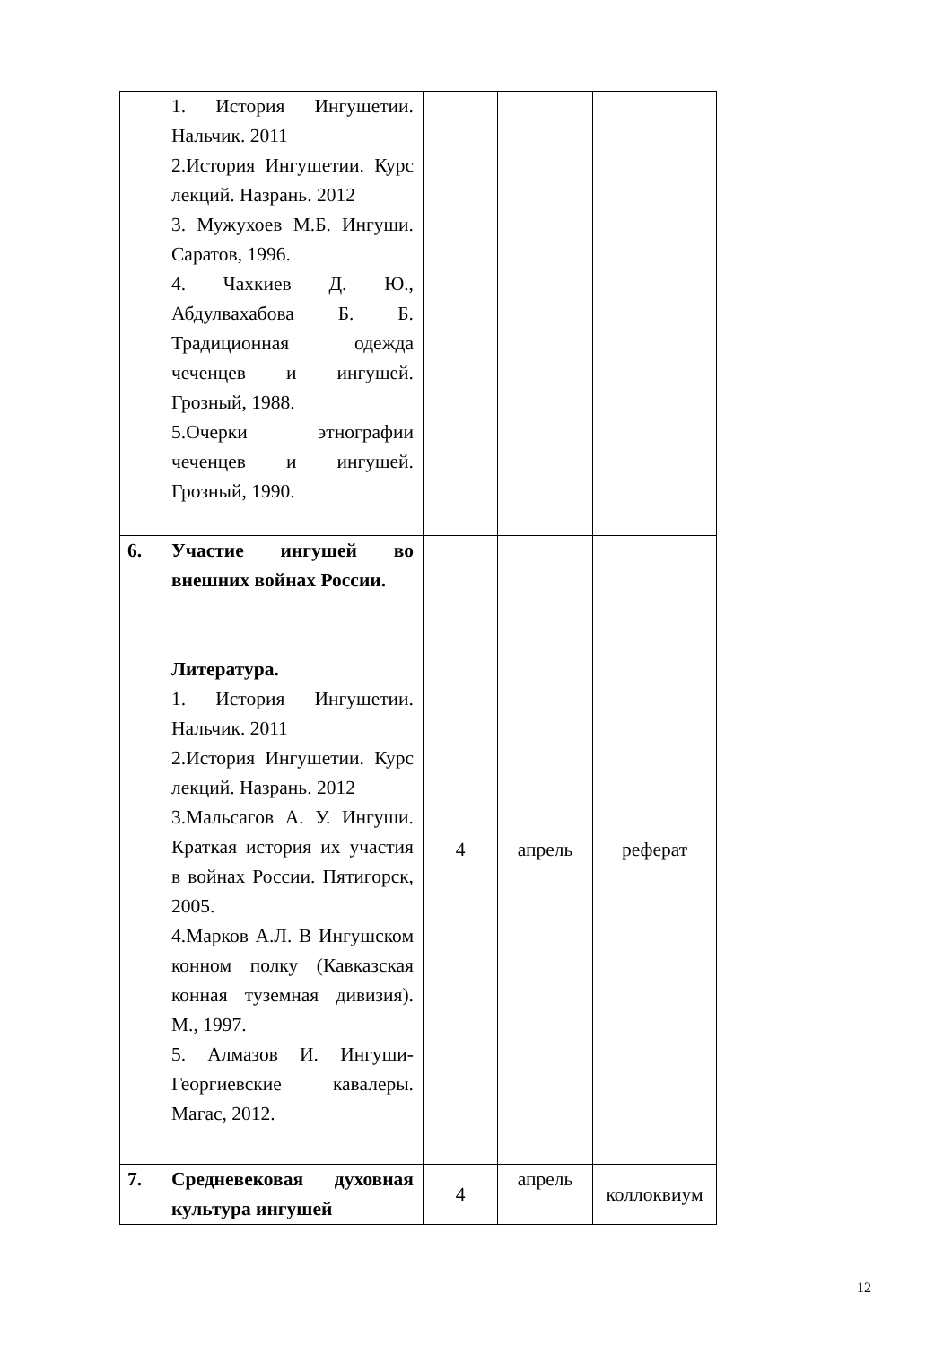| | 1. История Ингушетии. Нальчик. 2011 2.История Ингушетии. Курс лекций. Назрань. 2012 3. Мужухоев М.Б. Ингуши. Саратов, 1996. 4. Чахкиев Д. Ю., Абдулвахабова Б. Б. Традиционная одежда чеченцев и ингушей. Грозный, 1988. 5.Очерки этнографии чеченцев и ингушей. Грозный, 1990. | | | |
| 6. | Участие ингушей во внешних войнах России. Литература. 1. История Ингушетии. Нальчик. 2011 2.История Ингушетии. Курс лекций. Назрань. 2012 3.Мальсагов А. У. Ингуши. Краткая история их участия в войнах России. Пятигорск, 2005. 4.Марков А.Л. В Ингушском конном полку (Кавказская конная туземная дивизия). М., 1997. 5. Алмазов И. Ингуши-Георгиевские кавалеры. Магас, 2012. | 4 | апрель | реферат |
| 7. | Средневековая духовная культура ингушей | 4 | апрель | коллоквиум |
12